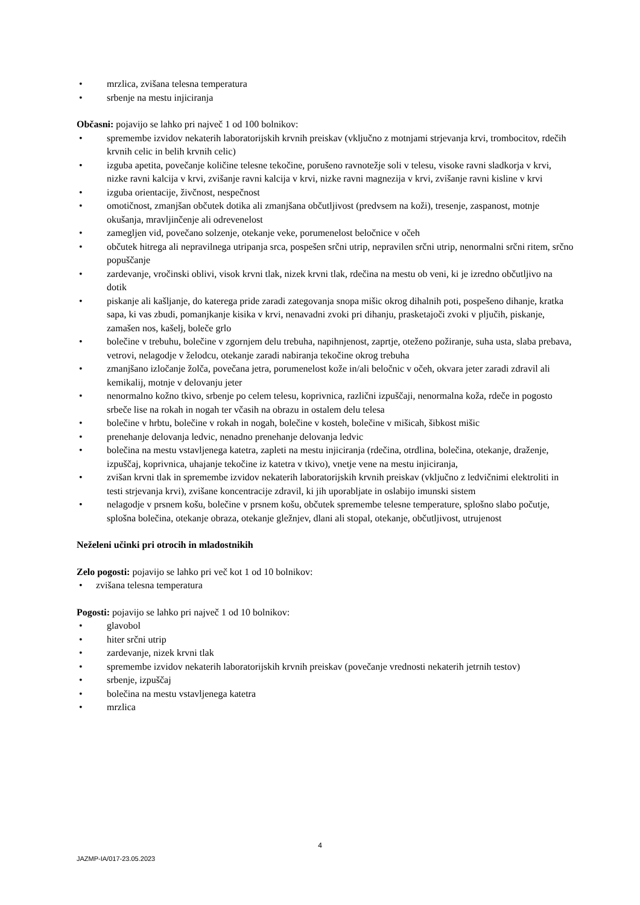• mrzlica, zvišana telesna temperatura
• srbenje na mestu injiciranja
Občasni: pojavijo se lahko pri največ 1 od 100 bolnikov:
• spremembe izvidov nekaterih laboratorijskih krvnih preiskav (vključno z motnjami strjevanja krvi, trombocitov, rdečih krvnih celic in belih krvnih celic)
• izguba apetita, povečanje količine telesne tekočine, porušeno ravnotežje soli v telesu, visoke ravni sladkorja v krvi, nizke ravni kalcija v krvi, zvišanje ravni kalcija v krvi, nizke ravni magnezija v krvi, zvišanje ravni kisline v krvi
• izguba orientacije, živčnost, nespečnost
• omotičnost, zmanjšan občutek dotika ali zmanjšana občutljivost (predvsem na koži), tresenje, zaspanost, motnje okušanja, mravljinčenje ali odrevenelost
• zamegljen vid, povečano solzenje, otekanje veke, porumenelost beločnice v očeh
• občutek hitrega ali nepravilnega utripanja srca, pospešen srčni utrip, nepravilen srčni utrip, nenormalni srčni ritem, srčno popuščanje
• zardevanje, vročinski oblivi, visok krvni tlak, nizek krvni tlak, rdečina na mestu ob veni, ki je izredno občutljivo na dotik
• piskanje ali kašljanje, do katerega pride zaradi zategovanja snopa mišic okrog dihalnih poti, pospešeno dihanje, kratka sapa, ki vas zbudi, pomanjkanje kisika v krvi, nenavadni zvoki pri dihanju, prasketajoči zvoki v pljučih, piskanje, zamašen nos, kašelj, boleče grlo
• bolečine v trebuhu, bolečine v zgornjem delu trebuha, napihnjenost, zaprtje, oteženo požiranje, suha usta, slaba prebava, vetrovi, nelagodje v želodcu, otekanje zaradi nabiranja tekočine okrog trebuha
• zmanjšano izločanje žolča, povečana jetra, porumenelost kože in/ali beločnic v očeh, okvara jeter zaradi zdravil ali kemikalij, motnje v delovanju jeter
• nenormalno kožno tkivo, srbenje po celem telesu, koprivnica, različni izpuščaji, nenormalna koža, rdeče in pogosto srbeče lise na rokah in nogah ter včasih na obrazu in ostalem delu telesa
• bolečine v hrbtu, bolečine v rokah in nogah, bolečine v kosteh, bolečine v mišicah, šibkost mišic
• prenehanje delovanja ledvic, nenadno prenehanje delovanja ledvic
• bolečina na mestu vstavljenega katetra, zapleti na mestu injiciranja (rdečina, otrdlina, bolečina, otekanje, draženje, izpuščaj, koprivnica, uhajanje tekočine iz katetra v tkivo), vnetje vene na mestu injiciranja,
• zvišan krvni tlak in spremembe izvidov nekaterih laboratorijskih krvnih preiskav (vključno z ledvičnimi elektroliti in testi strjevanja krvi), zvišane koncentracije zdravil, ki jih uporabljate in oslabijo imunski sistem
• nelagodje v prsnem košu, bolečine v prsnem košu, občutek spremembe telesne temperature, splošno slabo počutje, splošna bolečina, otekanje obraza, otekanje gležnjev, dlani ali stopal, otekanje, občutljivost, utrujenost
Neželeni učinki pri otrocih in mladostnikih
Zelo pogosti: pojavijo se lahko pri več kot 1 od 10 bolnikov:
• zvišana telesna temperatura
Pogosti: pojavijo se lahko pri največ 1 od 10 bolnikov:
• glavobol
• hiter srčni utrip
• zardevanje, nizek krvni tlak
• spremembe izvidov nekaterih laboratorijskih krvnih preiskav (povečanje vrednosti nekaterih jetrnih testov)
• srbenje, izpuščaj
• bolečina na mestu vstavljenega katetra
• mrzlica
4
JAZMP-IA/017-23.05.2023